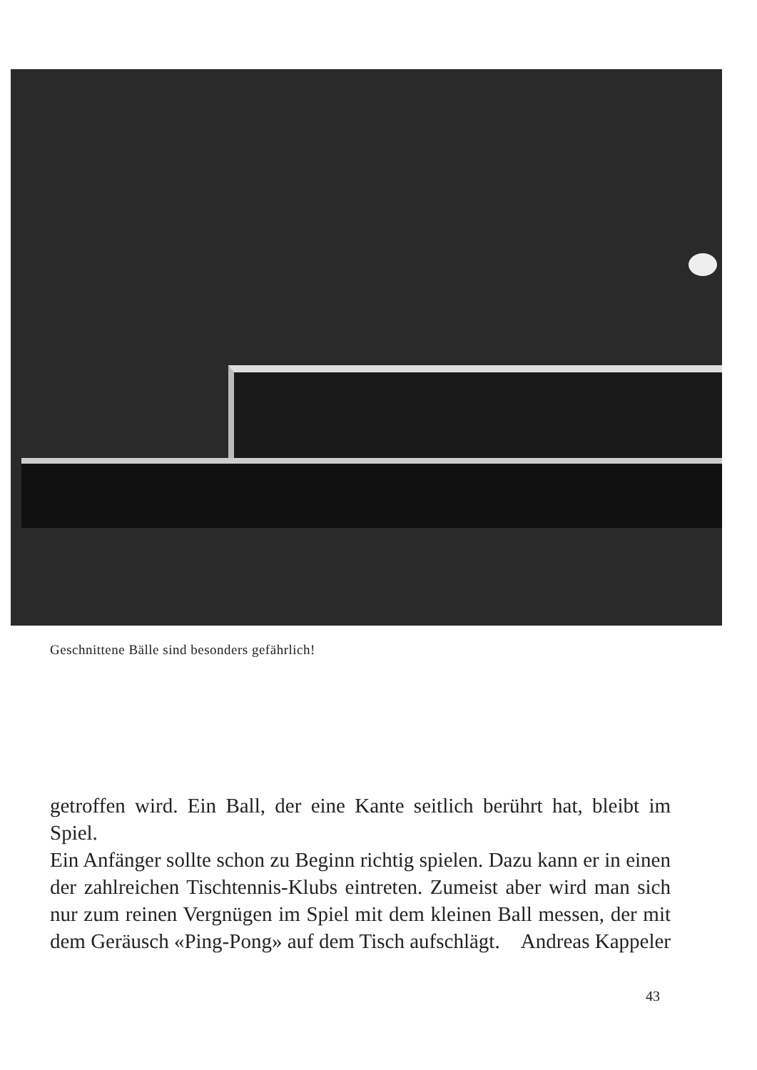Geschnittene Bälle sind besonders gefährlich!
getroffen wird. Ein Ball, der eine Kante seitlich berührt hat, bleibt im Spiel.
Ein Anfänger sollte schon zu Beginn richtig spielen. Dazu kann er in einen der zahlreichen Tischtennis-Klubs eintreten. Zumeist aber wird man sich nur zum reinen Vergnügen im Spiel mit dem kleinen Ball messen, der mit dem Geräusch «Ping-Pong» auf dem Tisch aufschlägt. Andreas Kappeler
43